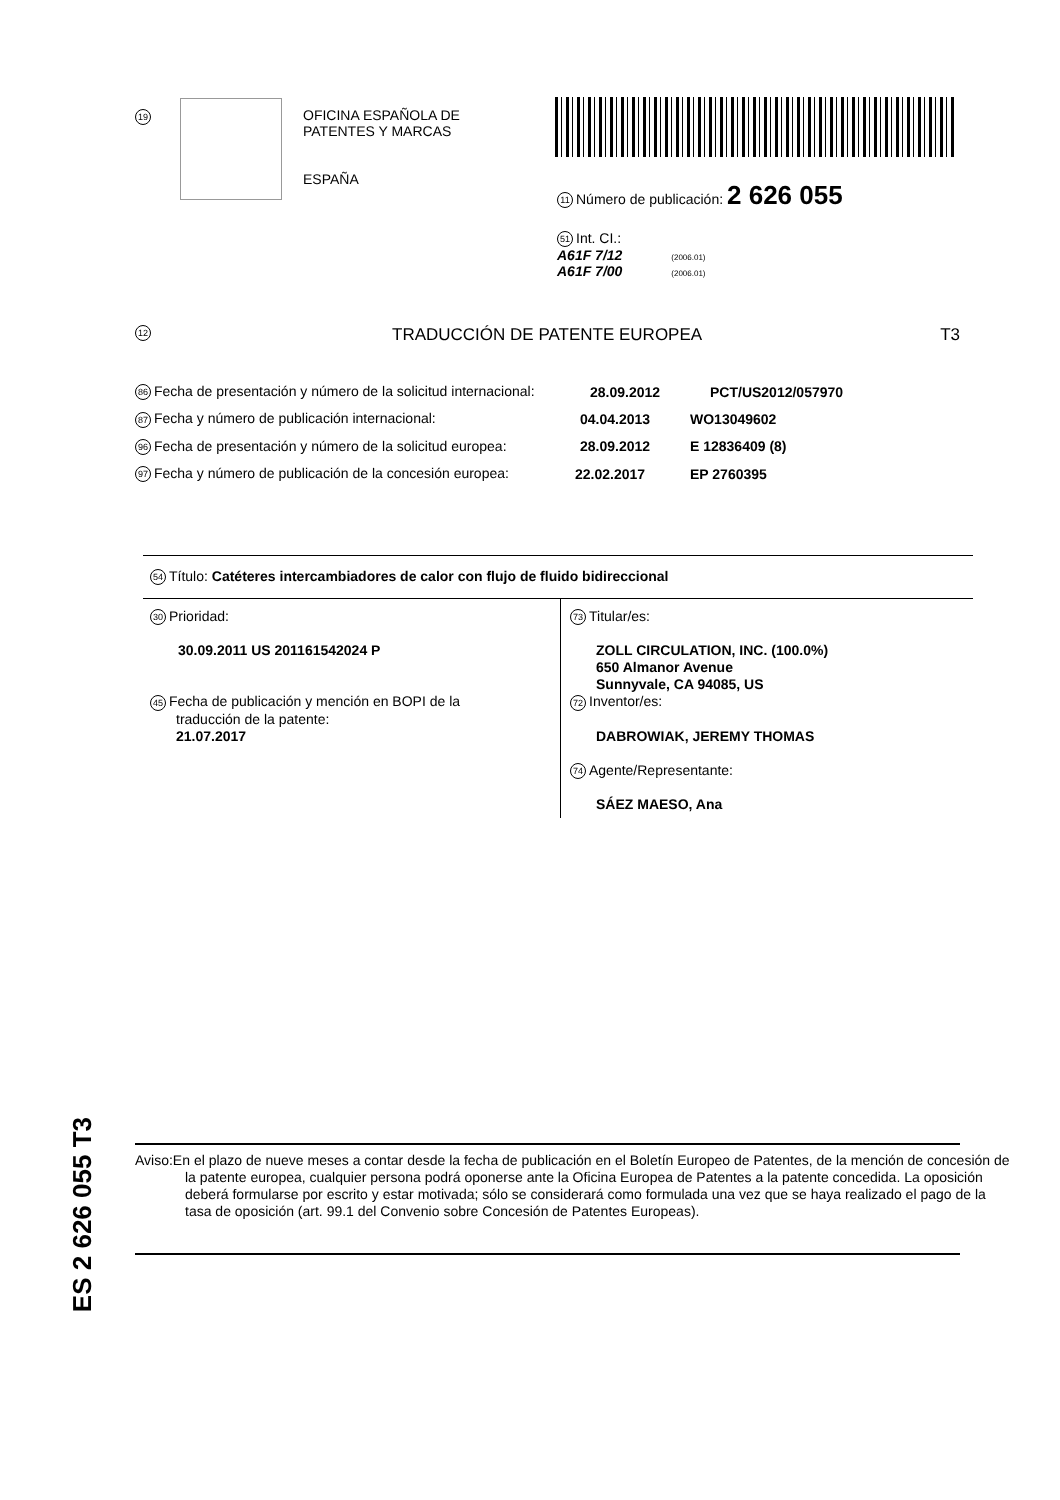19
OFICINA ESPAÑOLA DE
PATENTES Y MARCAS
ESPAÑA
11 Número de publicación: 2 626 055
51 Int. CI.:
A61F 7/12 (2006.01)
A61F 7/00 (2006.01)
12 TRADUCCIÓN DE PATENTE EUROPEA T3
86 Fecha de presentación y número de la solicitud internacional: 28.09.2012 PCT/US2012/057970
87 Fecha y número de publicación internacional: 04.04.2013 WO13049602
96 Fecha de presentación y número de la solicitud europea: 28.09.2012 E 12836409 (8)
97 Fecha y número de publicación de la concesión europea: 22.02.2017 EP 2760395
54 Título: Catéteres intercambiadores de calor con flujo de fluido bidireccional
30 Prioridad:
30.09.2011 US 201161542024 P
45 Fecha de publicación y mención en BOPI de la
traducción de la patente:
21.07.2017
73 Titular/es:
ZOLL CIRCULATION, INC. (100.0%)
650 Almanor Avenue
Sunnyvale, CA 94085, US
72 Inventor/es:
DABROWIAK, JEREMY THOMAS
74 Agente/Representante:
SÁEZ MAESO, Ana
ES 2 626 055 T3
Aviso:En el plazo de nueve meses a contar desde la fecha de publicación en el Boletín Europeo de Patentes, de la mención de concesión de la patente europea, cualquier persona podrá oponerse ante la Oficina Europea de Patentes a la patente concedida. La oposición deberá formularse por escrito y estar motivada; sólo se considerará como formulada una vez que se haya realizado el pago de la tasa de oposición (art. 99.1 del Convenio sobre Concesión de Patentes Europeas).